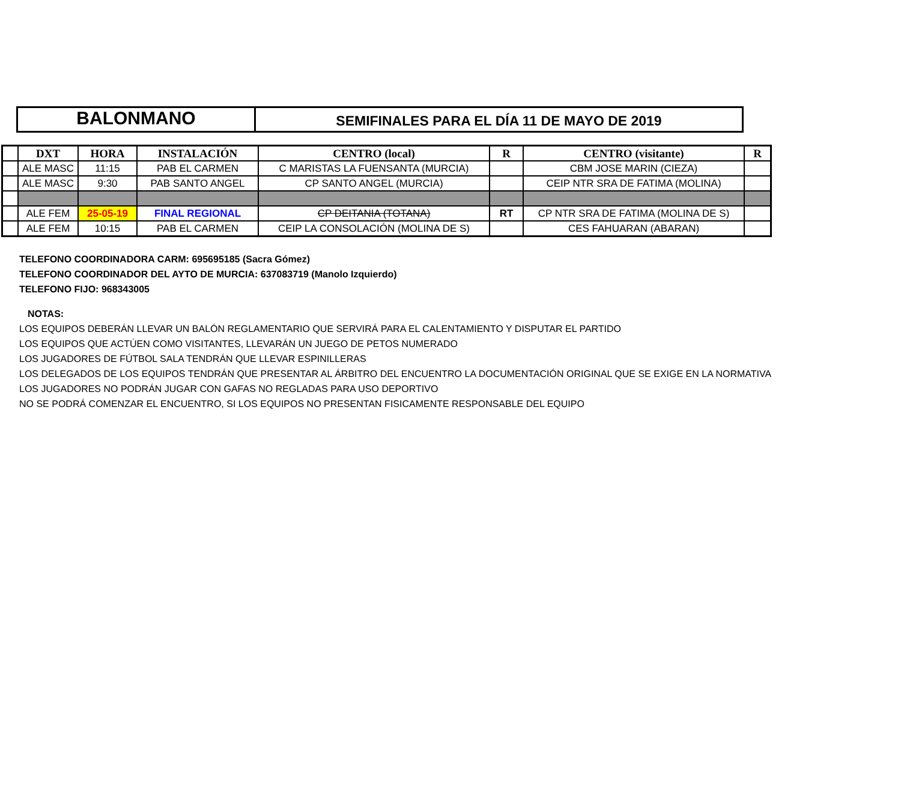BALONMANO
SEMIFINALES PARA EL DÍA 11 DE MAYO DE 2019
| | DXT | HORA | INSTALACIÓN | CENTRO (local) | R | CENTRO (visitante) | R |
| --- | --- | --- | --- | --- | --- | --- | --- |
| | ALE MASC | 11:15 | PAB EL CARMEN | C MARISTAS LA FUENSANTA (MURCIA) | | CBM JOSE MARIN (CIEZA) | |
| | ALE MASC | 9:30 | PAB SANTO ANGEL | CP SANTO ANGEL (MURCIA) | | CEIP NTR SRA DE FATIMA (MOLINA) | |
| | ALE FEM | 25-05-19 | FINAL REGIONAL | CP DEITANIA (TOTANA) | RT | CP NTR SRA DE FATIMA (MOLINA DE S) | |
| | ALE FEM | 10:15 | PAB EL CARMEN | CEIP LA CONSOLACIÓN (MOLINA DE S) | | CES FAHUARAN (ABARAN) | |
TELEFONO COORDINADORA CARM: 695695185 (Sacra Gómez)
TELEFONO COORDINADOR DEL AYTO DE MURCIA: 637083719 (Manolo Izquierdo)
TELEFONO FIJO: 968343005
NOTAS:
LOS EQUIPOS DEBERÁN LLEVAR UN BALÓN REGLAMENTARIO QUE SERVIRÁ PARA EL CALENTAMIENTO Y DISPUTAR EL PARTIDO
LOS EQUIPOS QUE ACTÚEN COMO VISITANTES, LLEVARÁN UN JUEGO DE PETOS NUMERADO
LOS JUGADORES DE FÚTBOL SALA TENDRÁN QUE LLEVAR ESPINILLERAS
LOS DELEGADOS DE LOS EQUIPOS TENDRÁN QUE PRESENTAR AL ÁRBITRO DEL ENCUENTRO LA DOCUMENTACIÓN ORIGINAL QUE SE EXIGE EN LA NORMATIVA
LOS JUGADORES NO PODRÁN JUGAR CON GAFAS NO REGLADAS PARA USO DEPORTIVO
NO SE PODRÁ COMENZAR EL ENCUENTRO, SI LOS EQUIPOS NO PRESENTAN FISICAMENTE RESPONSABLE DEL EQUIPO